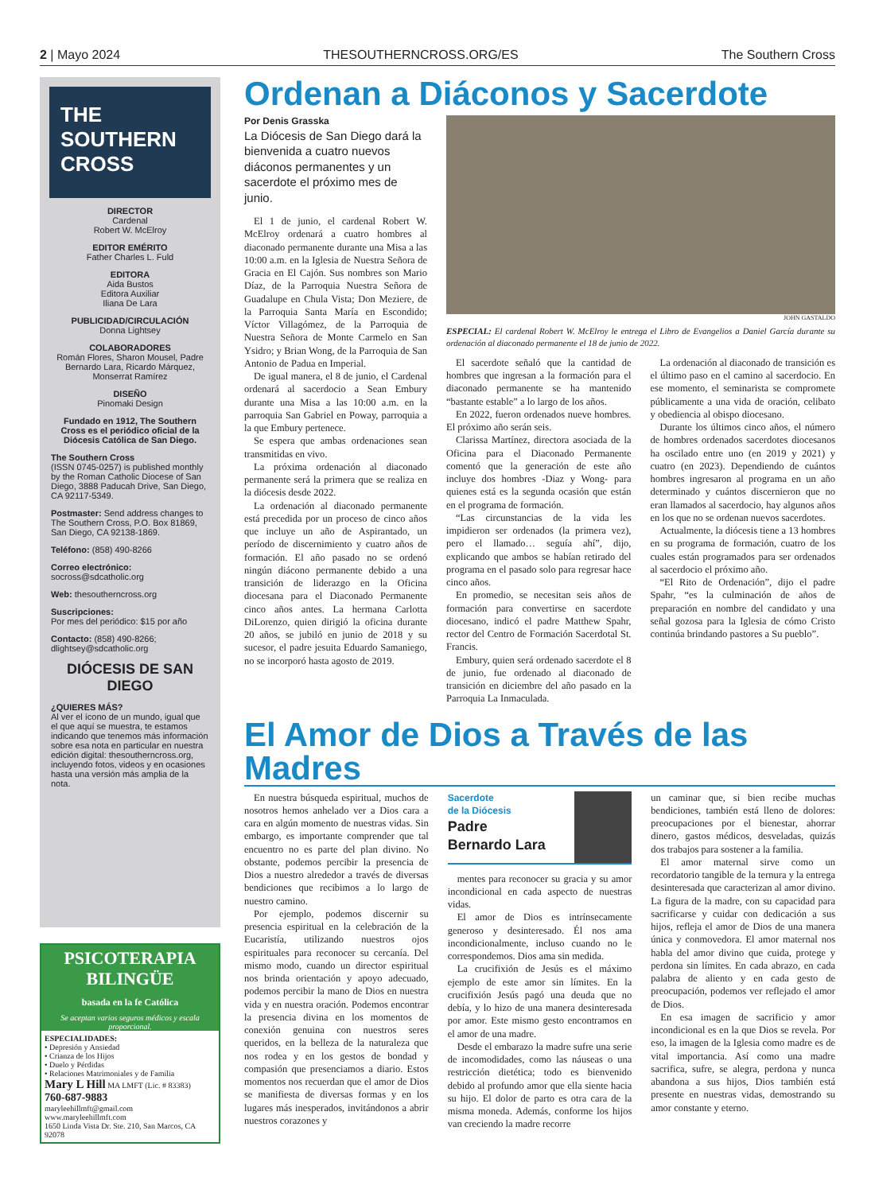2 | Mayo 2024 THESOUTHERNCROSS.ORG/ES The Southern Cross
THE SOUTHERN CROSS
DIRECTOR
Cardenal
Robert W. McElroy
EDITOR EMÉRITO
Father Charles L. Fuld
EDITORA
Aida Bustos
Editora Auxiliar
Iliana De Lara
PUBLICIDAD/CIRCULACIÓN
Donna Lightsey
COLABORADORES
Román Flores, Sharon Mousel, Padre Bernardo Lara, Ricardo Márquez, Monserrat Ramírez
DISEÑO
Pinomaki Design
Fundado en 1912, The Southern Cross es el periódico oficial de la Diócesis Católica de San Diego.
The Southern Cross
(ISSN 0745-0257) is published monthly by the Roman Catholic Diocese of San Diego, 3888 Paducah Drive, San Diego, CA 92117-5349.
Postmaster: Send address changes to The Southern Cross, P.O. Box 81869, San Diego, CA 92138-1869.
Teléfono: (858) 490-8266
Correo electrónico:
socross@sdcatholic.org
Web: thesoutherncross.org
Suscripciones:
Por mes del periódico: $15 por año
Contacto: (858) 490-8266; dlightsey@sdcatholic.org
DIÓCESIS DE SAN DIEGO
¿QUIERES MÁS?
Al ver el ícono de un mundo, igual que el que aquí se muestra, te estamos indicando que tenemos más información sobre esa nota en particular en nuestra edición digital: thesoutherncross.org, incluyendo fotos, videos y en ocasiones hasta una versión más amplia de la nota.
PSICOTERAPIA BILINGÜE
basada en la fe Católica
Se aceptan varios seguros médicos y escala proporcional.
ESPECIALIDADES:
• Depresión y Ansiedad
• Crianza de los Hijos
• Duelo y Pérdidas
• Relaciones Matrimoniales y de Familia
Mary L Hill MA LMFT (Lic. # 83383)
760-687-9883
maryleehillmft@gmail.com www.maryleehillmft.com
1650 Linda Vista Dr. Ste. 210, San Marcos, CA 92078
Ordenan a Diáconos y Sacerdote
Por Denis Grasska
La Diócesis de San Diego dará la bienvenida a cuatro nuevos diáconos permanentes y un sacerdote el próximo mes de junio.
El 1 de junio, el cardenal Robert W. McElroy ordenará a cuatro hombres al diaconado permanente durante una Misa a las 10:00 a.m. en la Iglesia de Nuestra Señora de Gracia en El Cajón. Sus nombres son Mario Díaz, de la Parroquia Nuestra Señora de Guadalupe en Chula Vista; Don Meziere, de la Parroquia Santa María en Escondido; Víctor Villagómez, de la Parroquia de Nuestra Señora de Monte Carmelo en San Ysidro; y Brian Wong, de la Parroquia de San Antonio de Padua en Imperial.
De igual manera, el 8 de junio, el Cardenal ordenará al sacerdocio a Sean Embury durante una Misa a las 10:00 a.m. en la parroquia San Gabriel en Poway, parroquia a la que Embury pertenece.
Se espera que ambas ordenaciones sean transmitidas en vivo.
La próxima ordenación al diaconado permanente será la primera que se realiza en la diócesis desde 2022.
La ordenación al diaconado permanente está precedida por un proceso de cinco años que incluye un año de Aspirantado, un período de discernimiento y cuatro años de formación. El año pasado no se ordenó ningún diácono permanente debido a una transición de liderazgo en la Oficina diocesana para el Diaconado Permanente cinco años antes. La hermana Carlotta DiLorenzo, quien dirigió la oficina durante 20 años, se jubiló en junio de 2018 y su sucesor, el padre jesuita Eduardo Samaniego, no se incorporó hasta agosto de 2019.
JOHN GASTALDO
ESPECIAL: El cardenal Robert W. McElroy le entrega el Libro de Evangelios a Daniel García durante su ordenación al diaconado permanente el 18 de junio de 2022.
El sacerdote señaló que la cantidad de hombres que ingresan a la formación para el diaconado permanente se ha mantenido “bastante estable” a lo largo de los años.
En 2022, fueron ordenados nueve hombres. El próximo año serán seis.
Clarissa Martínez, directora asociada de la Oficina para el Diaconado Permanente comentó que la generación de este año incluye dos hombres -Diaz y Wong- para quienes está es la segunda ocasión que están en el programa de formación.
“Las circunstancias de la vida les impidieron ser ordenados (la primera vez), pero el llamado… seguía ahí”, dijo, explicando que ambos se habían retirado del programa en el pasado solo para regresar hace cinco años.
En promedio, se necesitan seis años de formación para convertirse en sacerdote diocesano, indicó el padre Matthew Spahr, rector del Centro de Formación Sacerdotal St. Francis.
Embury, quien será ordenado sacerdote el 8 de junio, fue ordenado al diaconado de transición en diciembre del año pasado en la Parroquia La Inmaculada.
La ordenación al diaconado de transición es el último paso en el camino al sacerdocio. En ese momento, el seminarista se compromete públicamente a una vida de oración, celibato y obediencia al obispo diocesano.
Durante los últimos cinco años, el número de hombres ordenados sacerdotes diocesanos ha oscilado entre uno (en 2019 y 2021) y cuatro (en 2023). Dependiendo de cuántos hombres ingresaron al programa en un año determinado y cuántos discernieron que no eran llamados al sacerdocio, hay algunos años en los que no se ordenan nuevos sacerdotes.
Actualmente, la diócesis tiene a 13 hombres en su programa de formación, cuatro de los cuales están programados para ser ordenados al sacerdocio el próximo año.
“El Rito de Ordenación”, dijo el padre Spahr, “es la culminación de años de preparación en nombre del candidato y una señal gozosa para la Iglesia de cómo Cristo continúa brindando pastores a Su pueblo”.
El Amor de Dios a Través de las Madres
En nuestra búsqueda espiritual, muchos de nosotros hemos anhelado ver a Dios cara a cara en algún momento de nuestras vidas. Sin embargo, es importante comprender que tal encuentro no es parte del plan divino. No obstante, podemos percibir la presencia de Dios a nuestro alrededor a través de diversas bendiciones que recibimos a lo largo de nuestro camino.
Por ejemplo, podemos discernir su presencia espiritual en la celebración de la Eucaristía, utilizando nuestros ojos espirituales para reconocer su cercanía. Del mismo modo, cuando un director espiritual nos brinda orientación y apoyo adecuado, podemos percibir la mano de Dios en nuestra vida y en nuestra oración. Podemos encontrar la presencia divina en los momentos de conexión genuina con nuestros seres queridos, en la belleza de la naturaleza que nos rodea y en los gestos de bondad y compasión que presenciamos a diario. Estos momentos nos recuerdan que el amor de Dios se manifiesta de diversas formas y en los lugares más inesperados, invitándonos a abrir nuestros corazones y
Sacerdote
de la Diócesis
Padre
Bernardo Lara
mentes para reconocer su gracia y su amor incondicional en cada aspecto de nuestras vidas.
El amor de Dios es intrínsecamente generoso y desinteresado. Él nos ama incondicionalmente, incluso cuando no le correspondemos. Dios ama sin medida.
La crucifixión de Jesús es el máximo ejemplo de este amor sin límites. En la crucifixión Jesús pagó una deuda que no debía, y lo hizo de una manera desinteresada por amor. Este mismo gesto encontramos en el amor de una madre.
Desde el embarazo la madre sufre una serie de incomodidades, como las náuseas o una restricción dietética; todo es bienvenido debido al profundo amor que ella siente hacia su hijo. El dolor de parto es otra cara de la misma moneda. Además, conforme los hijos van creciendo la madre recorre
un caminar que, si bien recibe muchas bendiciones, también está lleno de dolores: preocupaciones por el bienestar, ahorrar dinero, gastos médicos, desveladas, quizás dos trabajos para sostener a la familia.
El amor maternal sirve como un recordatorio tangible de la ternura y la entrega desinteresada que caracterizan al amor divino. La figura de la madre, con su capacidad para sacrificarse y cuidar con dedicación a sus hijos, refleja el amor de Dios de una manera única y conmovedora. El amor maternal nos habla del amor divino que cuida, protege y perdona sin límites. En cada abrazo, en cada palabra de aliento y en cada gesto de preocupación, podemos ver reflejado el amor de Dios.
En esa imagen de sacrificio y amor incondicional es en la que Dios se revela. Por eso, la imagen de la Iglesia como madre es de vital importancia. Así como una madre sacrifica, sufre, se alegra, perdona y nunca abandona a sus hijos, Dios también está presente en nuestras vidas, demostrando su amor constante y eterno.